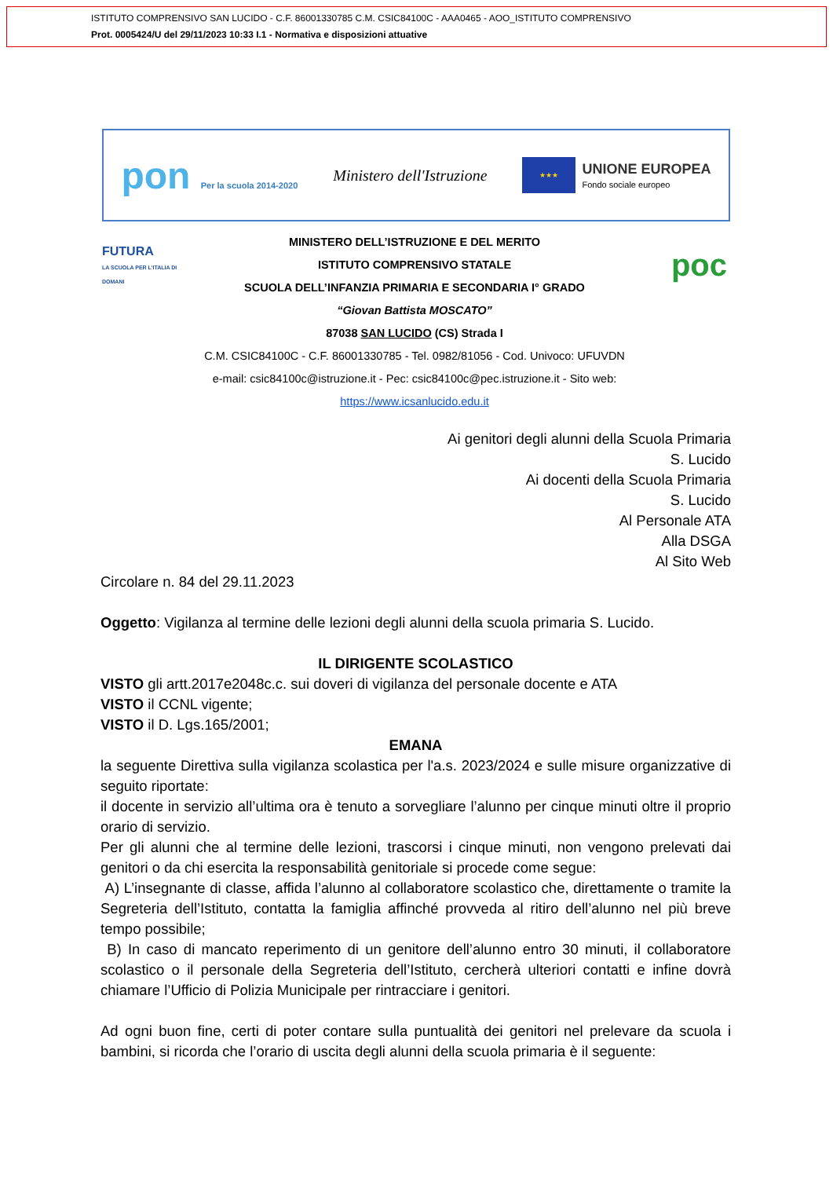ISTITUTO COMPRENSIVO SAN LUCIDO - C.F. 86001330785 C.M. CSIC84100C - AAA0465 - AOO_ISTITUTO COMPRENSIVO
Prot. 0005424/U del 29/11/2023 10:33 I.1 - Normativa e disposizioni attuative
pon Per la scuola 2014-2020
Ministero dell'Istruzione
★★★
UNIONE EUROPEA
Fondo sociale europeo
FUTURA
LA SCUOLA PER L'ITALIA DI DOMANI
MINISTERO DELL’ISTRUZIONE E DEL MERITO
ISTITUTO COMPRENSIVO STATALE
SCUOLA DELL’INFANZIA PRIMARIA E SECONDARIA I° GRADO
poc
“Giovan Battista MOSCATO”
87038 SAN LUCIDO (CS) Strada I
C.M. CSIC84100C - C.F. 86001330785 - Tel. 0982/81056 - Cod. Univoco: UFUVDN
e-mail: csic84100c@istruzione.it - Pec: csic84100c@pec.istruzione.it - Sito web:
https://www.icsanlucido.edu.it
Ai genitori degli alunni della Scuola Primaria
S. Lucido
Ai docenti della Scuola Primaria
S. Lucido
Al Personale ATA
Alla DSGA
Al Sito Web
Circolare n. 84 del 29.11.2023
Oggetto: Vigilanza al termine delle lezioni degli alunni della scuola primaria S. Lucido.
IL DIRIGENTE SCOLASTICO
VISTO gli artt.2017e2048c.c. sui doveri di vigilanza del personale docente e ATA
VISTO il CCNL vigente;
VISTO il D. Lgs.165/2001;
EMANA
la seguente Direttiva sulla vigilanza scolastica per l'a.s. 2023/2024 e sulle misure organizzative di seguito riportate:
il docente in servizio all’ultima ora è tenuto a sorvegliare l’alunno per cinque minuti oltre il proprio orario di servizio.
Per gli alunni che al termine delle lezioni, trascorsi i cinque minuti, non vengono prelevati dai genitori o da chi esercita la responsabilità genitoriale si procede come segue:
A) L’insegnante di classe, affida l’alunno al collaboratore scolastico che, direttamente o tramite la Segreteria dell’Istituto, contatta la famiglia affinché provveda al ritiro dell’alunno nel più breve tempo possibile;
B) In caso di mancato reperimento di un genitore dell’alunno entro 30 minuti, il collaboratore scolastico o il personale della Segreteria dell’Istituto, cercherà ulteriori contatti e infine dovrà chiamare l’Ufficio di Polizia Municipale per rintracciare i genitori.
Ad ogni buon fine, certi di poter contare sulla puntualità dei genitori nel prelevare da scuola i bambini, si ricorda che l’orario di uscita degli alunni della scuola primaria è il seguente: